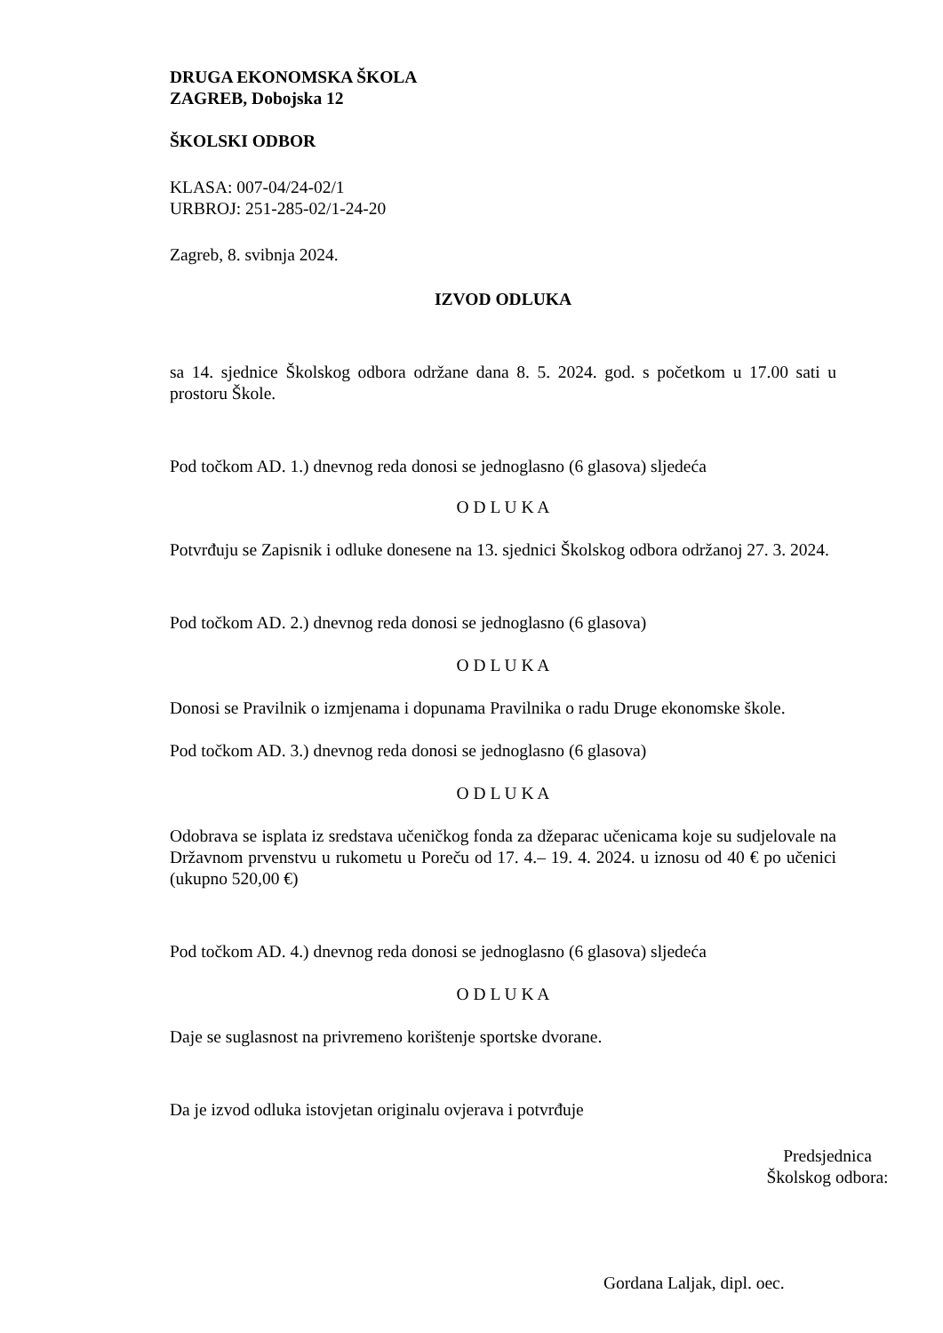DRUGA EKONOMSKA ŠKOLA
ZAGREB, Dobojska 12
ŠKOLSKI ODBOR
KLASA: 007-04/24-02/1
URBROJ: 251-285-02/1-24-20
Zagreb, 8. svibnja 2024.
IZVOD ODLUKA
sa 14. sjednice Školskog odbora održane dana 8. 5. 2024. god. s početkom u 17.00 sati u prostoru Škole.
Pod točkom AD. 1.) dnevnog reda donosi se jednoglasno (6 glasova) sljedeća
O D L U K A
Potvrđuju se Zapisnik i odluke donesene na 13. sjednici Školskog odbora održanoj 27. 3. 2024.
Pod točkom AD. 2.) dnevnog reda donosi se jednoglasno (6 glasova)
O D L U K A
Donosi se Pravilnik o izmjenama i dopunama Pravilnika o radu Druge ekonomske škole.
Pod točkom AD. 3.) dnevnog reda donosi se jednoglasno (6 glasova)
O D L U K A
Odobrava se isplata iz sredstava učeničkog fonda za džeparac učenicama koje su sudjelovale na Državnom prvenstvu u rukometu u Poreču od 17. 4.– 19. 4. 2024. u iznosu od 40 € po učenici (ukupno 520,00 €)
Pod točkom AD. 4.) dnevnog reda donosi se jednoglasno (6 glasova) sljedeća
O D L U K A
Daje se suglasnost na privremeno korištenje sportske dvorane.
Da je izvod odluka istovjetan originalu ovjerava i potvrđuje
Predsjednica
Školskog odbora:
Gordana Laljak, dipl. oec.